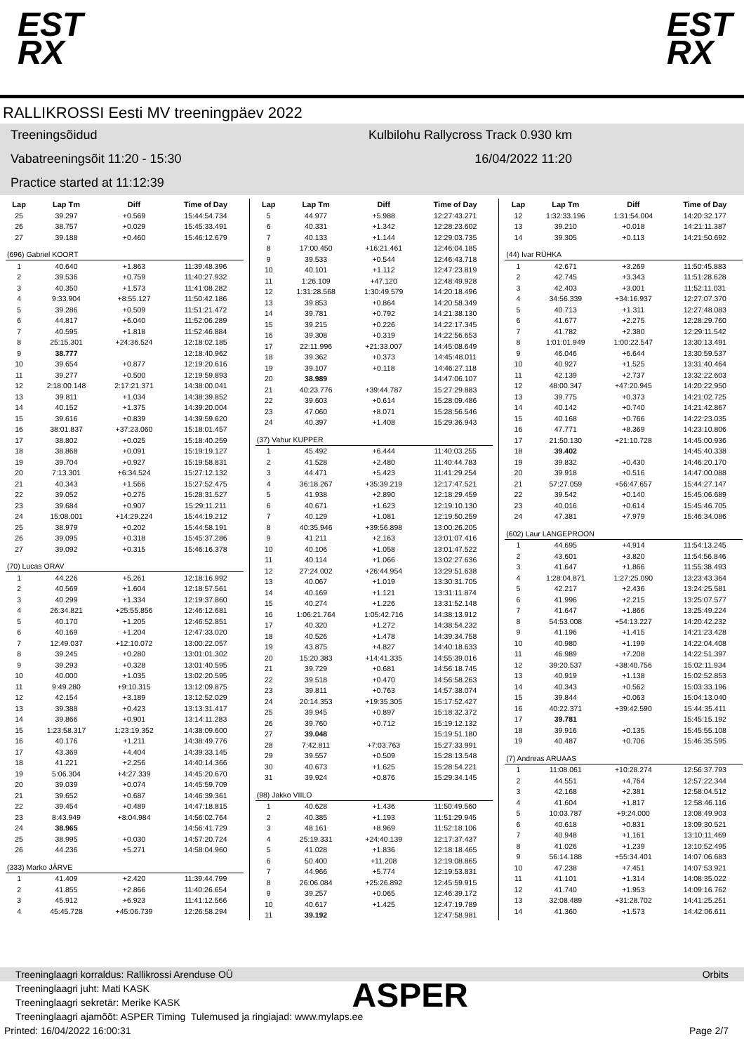EST
RX
EST
RX
RALLIKROSSI Eesti MV treeningpäev 2022
Treeningsõidud Kulbilohu Rallycross Track 0.930 km
Vabatreeningsõit 11:20 - 15:30 16/04/2022 11:20
Practice started at 11:12:39
| Lap | Lap Tm | Diff | Time of Day |
| --- | --- | --- | --- |
| 25 | 39.297 | +0.569 | 15:44:54.734 |
| 26 | 38.757 | +0.029 | 15:45:33.491 |
| 27 | 39.188 | +0.460 | 15:46:12.679 |
| (696) Gabriel KOORT | | | |
| 1 | 40.640 | +1.863 | 11:39:48.396 |
| 2 | 39.536 | +0.759 | 11:40:27.932 |
| 3 | 40.350 | +1.573 | 11:41:08.282 |
| 4 | 9:33.904 | +8:55.127 | 11:50:42.186 |
| 5 | 39.286 | +0.509 | 11:51:21.472 |
| 6 | 44.817 | +6.040 | 11:52:06.289 |
| 7 | 40.595 | +1.818 | 11:52:46.884 |
| 8 | 25:15.301 | +24:36.524 | 12:18:02.185 |
| 9 | 38.777 | | 12:18:40.962 |
| 10 | 39.654 | +0.877 | 12:19:20.616 |
| 11 | 39.277 | +0.500 | 12:19:59.893 |
| 12 | 2:18:00.148 | 2:17:21.371 | 14:38:00.041 |
| 13 | 39.811 | +1.034 | 14:38:39.852 |
| 14 | 40.152 | +1.375 | 14:39:20.004 |
| 15 | 39.616 | +0.839 | 14:39:59.620 |
| 16 | 38:01.837 | +37:23.060 | 15:18:01.457 |
| 17 | 38.802 | +0.025 | 15:18:40.259 |
| 18 | 38.868 | +0.091 | 15:19:19.127 |
| 19 | 39.704 | +0.927 | 15:19:58.831 |
| 20 | 7:13.301 | +6:34.524 | 15:27:12.132 |
| 21 | 40.343 | +1.566 | 15:27:52.475 |
| 22 | 39.052 | +0.275 | 15:28:31.527 |
| 23 | 39.684 | +0.907 | 15:29:11.211 |
| 24 | 15:08.001 | +14:29.224 | 15:44:19.212 |
| 25 | 38.979 | +0.202 | 15:44:58.191 |
| 26 | 39.095 | +0.318 | 15:45:37.286 |
| 27 | 39.092 | +0.315 | 15:46:16.378 |
| (70) Lucas ORAV | | | |
| 1 | 44.226 | +5.261 | 12:18:16.992 |
| 2 | 40.569 | +1.604 | 12:18:57.561 |
| 3 | 40.299 | +1.334 | 12:19:37.860 |
| 4 | 26:34.821 | +25:55.856 | 12:46:12.681 |
| 5 | 40.170 | +1.205 | 12:46:52.851 |
| 6 | 40.169 | +1.204 | 12:47:33.020 |
| 7 | 12:49.037 | +12:10.072 | 13:00:22.057 |
| 8 | 39.245 | +0.280 | 13:01:01.302 |
| 9 | 39.293 | +0.328 | 13:01:40.595 |
| 10 | 40.000 | +1.035 | 13:02:20.595 |
| 11 | 9:49.280 | +9:10.315 | 13:12:09.875 |
| 12 | 42.154 | +3.189 | 13:12:52.029 |
| 13 | 39.388 | +0.423 | 13:13:31.417 |
| 14 | 39.866 | +0.901 | 13:14:11.283 |
| 15 | 1:23:58.317 | 1:23:19.352 | 14:38:09.600 |
| 16 | 40.176 | +1.211 | 14:38:49.776 |
| 17 | 43.369 | +4.404 | 14:39:33.145 |
| 18 | 41.221 | +2.256 | 14:40:14.366 |
| 19 | 5:06.304 | +4:27.339 | 14:45:20.670 |
| 20 | 39.039 | +0.074 | 14:45:59.709 |
| 21 | 39.652 | +0.687 | 14:46:39.361 |
| 22 | 39.454 | +0.489 | 14:47:18.815 |
| 23 | 8:43.949 | +8:04.984 | 14:56:02.764 |
| 24 | 38.965 | | 14:56:41.729 |
| 25 | 38.995 | +0.030 | 14:57:20.724 |
| 26 | 44.236 | +5.271 | 14:58:04.960 |
| (333) Marko JÄRVE | | | |
| 1 | 41.409 | +2.420 | 11:39:44.799 |
| 2 | 41.855 | +2.866 | 11:40:26.654 |
| 3 | 45.912 | +6.923 | 11:41:12.566 |
| 4 | 45:45.728 | +45:06.739 | 12:26:58.294 |
| Lap | Lap Tm | Diff | Time of Day |
| --- | --- | --- | --- |
| 5 | 44.977 | +5.988 | 12:27:43.271 |
| 6 | 40.331 | +1.342 | 12:28:23.602 |
| 7 | 40.133 | +1.144 | 12:29:03.735 |
| 8 | 17:00.450 | +16:21.461 | 12:46:04.185 |
| 9 | 39.533 | +0.544 | 12:46:43.718 |
| 10 | 40.101 | +1.112 | 12:47:23.819 |
| 11 | 1:26.109 | +47.120 | 12:48:49.928 |
| 12 | 1:31:28.568 | 1:30:49.579 | 14:20:18.496 |
| 13 | 39.853 | +0.864 | 14:20:58.349 |
| 14 | 39.781 | +0.792 | 14:21:38.130 |
| 15 | 39.215 | +0.226 | 14:22:17.345 |
| 16 | 39.308 | +0.319 | 14:22:56.653 |
| 17 | 22:11.996 | +21:33.007 | 14:45:08.649 |
| 18 | 39.362 | +0.373 | 14:45:48.011 |
| 19 | 39.107 | +0.118 | 14:46:27.118 |
| 20 | 38.989 | | 14:47:06.107 |
| 21 | 40:23.776 | +39:44.787 | 15:27:29.883 |
| 22 | 39.603 | +0.614 | 15:28:09.486 |
| 23 | 47.060 | +8.071 | 15:28:56.546 |
| 24 | 40.397 | +1.408 | 15:29:36.943 |
| (37) Vahur KUPPER | | | |
| 1 | 45.492 | +6.444 | 11:40:03.255 |
| 2 | 41.528 | +2.480 | 11:40:44.783 |
| 3 | 44.471 | +5.423 | 11:41:29.254 |
| 4 | 36:18.267 | +35:39.219 | 12:17:47.521 |
| 5 | 41.938 | +2.890 | 12:18:29.459 |
| 6 | 40.671 | +1.623 | 12:19:10.130 |
| 7 | 40.129 | +1.081 | 12:19:50.259 |
| 8 | 40:35.946 | +39:56.898 | 13:00:26.205 |
| 9 | 41.211 | +2.163 | 13:01:07.416 |
| 10 | 40.106 | +1.058 | 13:01:47.522 |
| 11 | 40.114 | +1.066 | 13:02:27.636 |
| 12 | 27:24.002 | +26:44.954 | 13:29:51.638 |
| 13 | 40.067 | +1.019 | 13:30:31.705 |
| 14 | 40.169 | +1.121 | 13:31:11.874 |
| 15 | 40.274 | +1.226 | 13:31:52.148 |
| 16 | 1:06:21.764 | 1:05:42.716 | 14:38:13.912 |
| 17 | 40.320 | +1.272 | 14:38:54.232 |
| 18 | 40.526 | +1.478 | 14:39:34.758 |
| 19 | 43.875 | +4.827 | 14:40:18.633 |
| 20 | 15:20.383 | +14:41.335 | 14:55:39.016 |
| 21 | 39.729 | +0.681 | 14:56:18.745 |
| 22 | 39.518 | +0.470 | 14:56:58.263 |
| 23 | 39.811 | +0.763 | 14:57:38.074 |
| 24 | 20:14.353 | +19:35.305 | 15:17:52.427 |
| 25 | 39.945 | +0.897 | 15:18:32.372 |
| 26 | 39.760 | +0.712 | 15:19:12.132 |
| 27 | 39.048 | | 15:19:51.180 |
| 28 | 7:42.811 | +7:03.763 | 15:27:33.991 |
| 29 | 39.557 | +0.509 | 15:28:13.548 |
| 30 | 40.673 | +1.625 | 15:28:54.221 |
| 31 | 39.924 | +0.876 | 15:29:34.145 |
| (98) Jakko VIILO | | | |
| 1 | 40.628 | +1.436 | 11:50:49.560 |
| 2 | 40.385 | +1.193 | 11:51:29.945 |
| 3 | 48.161 | +8.969 | 11:52:18.106 |
| 4 | 25:19.331 | +24:40.139 | 12:17:37.437 |
| 5 | 41.028 | +1.836 | 12:18:18.465 |
| 6 | 50.400 | +11.208 | 12:19:08.865 |
| 7 | 44.966 | +5.774 | 12:19:53.831 |
| 8 | 26:06.084 | +25:26.892 | 12:45:59.915 |
| 9 | 39.257 | +0.065 | 12:46:39.172 |
| 10 | 40.617 | +1.425 | 12:47:19.789 |
| 11 | 39.192 | | 12:47:58.981 |
| Lap | Lap Tm | Diff | Time of Day |
| --- | --- | --- | --- |
| 12 | 1:32:33.196 | 1:31:54.004 | 14:20:32.177 |
| 13 | 39.210 | +0.018 | 14:21:11.387 |
| 14 | 39.305 | +0.113 | 14:21:50.692 |
| (44) Ivar RÜHKA | | | |
| 1 | 42.671 | +3.269 | 11:50:45.883 |
| 2 | 42.745 | +3.343 | 11:51:28.628 |
| 3 | 42.403 | +3.001 | 11:52:11.031 |
| 4 | 34:56.339 | +34:16.937 | 12:27:07.370 |
| 5 | 40.713 | +1.311 | 12:27:48.083 |
| 6 | 41.677 | +2.275 | 12:28:29.760 |
| 7 | 41.782 | +2.380 | 12:29:11.542 |
| 8 | 1:01:01.949 | 1:00:22.547 | 13:30:13.491 |
| 9 | 46.046 | +6.644 | 13:30:59.537 |
| 10 | 40.927 | +1.525 | 13:31:40.464 |
| 11 | 42.139 | +2.737 | 13:32:22.603 |
| 12 | 48:00.347 | +47:20.945 | 14:20:22.950 |
| 13 | 39.775 | +0.373 | 14:21:02.725 |
| 14 | 40.142 | +0.740 | 14:21:42.867 |
| 15 | 40.168 | +0.766 | 14:22:23.035 |
| 16 | 47.771 | +8.369 | 14:23:10.806 |
| 17 | 21:50.130 | +21:10.728 | 14:45:00.936 |
| 18 | 39.402 | | 14:45:40.338 |
| 19 | 39.832 | +0.430 | 14:46:20.170 |
| 20 | 39.918 | +0.516 | 14:47:00.088 |
| 21 | 57:27.059 | +56:47.657 | 15:44:27.147 |
| 22 | 39.542 | +0.140 | 15:45:06.689 |
| 23 | 40.016 | +0.614 | 15:45:46.705 |
| 24 | 47.381 | +7.979 | 15:46:34.086 |
| (602) Laur LANGEPROON | | | |
| 1 | 44.695 | +4.914 | 11:54:13.245 |
| 2 | 43.601 | +3.820 | 11:54:56.846 |
| 3 | 41.647 | +1.866 | 11:55:38.493 |
| 4 | 1:28:04.871 | 1:27:25.090 | 13:23:43.364 |
| 5 | 42.217 | +2.436 | 13:24:25.581 |
| 6 | 41.996 | +2.215 | 13:25:07.577 |
| 7 | 41.647 | +1.866 | 13:25:49.224 |
| 8 | 54:53.008 | +54:13.227 | 14:20:42.232 |
| 9 | 41.196 | +1.415 | 14:21:23.428 |
| 10 | 40.980 | +1.199 | 14:22:04.408 |
| 11 | 46.989 | +7.208 | 14:22:51.397 |
| 12 | 39:20.537 | +38:40.756 | 15:02:11.934 |
| 13 | 40.919 | +1.138 | 15:02:52.853 |
| 14 | 40.343 | +0.562 | 15:03:33.196 |
| 15 | 39.844 | +0.063 | 15:04:13.040 |
| 16 | 40:22.371 | +39:42.590 | 15:44:35.411 |
| 17 | 39.781 | | 15:45:15.192 |
| 18 | 39.916 | +0.135 | 15:45:55.108 |
| 19 | 40.487 | +0.706 | 15:46:35.595 |
| (7) Andreas ARUAAS | | | |
| 1 | 11:08.061 | +10:28.274 | 12:56:37.793 |
| 2 | 44.551 | +4.764 | 12:57:22.344 |
| 3 | 42.168 | +2.381 | 12:58:04.512 |
| 4 | 41.604 | +1.817 | 12:58:46.116 |
| 5 | 10:03.787 | +9:24.000 | 13:08:49.903 |
| 6 | 40.618 | +0.831 | 13:09:30.521 |
| 7 | 40.948 | +1.161 | 13:10:11.469 |
| 8 | 41.026 | +1.239 | 13:10:52.495 |
| 9 | 56:14.188 | +55:34.401 | 14:07:06.683 |
| 10 | 47.238 | +7.451 | 14:07:53.921 |
| 11 | 41.101 | +1.314 | 14:08:35.022 |
| 12 | 41.740 | +1.953 | 14:09:16.762 |
| 13 | 32:08.489 | +31:28.702 | 14:41:25.251 |
| 14 | 41.360 | +1.573 | 14:42:06.611 |
Treeninglaagri korraldus: Rallikrossi Arenduse OÜ Orbits
Treeninglaagri juht: Mati KASK
Treeninglaagri sekretär: Merike KASK
Treeninglaagri ajamõõt: ASPER Timing Tulemused ja ringiajad: www.mylaps.ee
Printed: 16/04/2022 16:00:31 ASPER Page 2/7